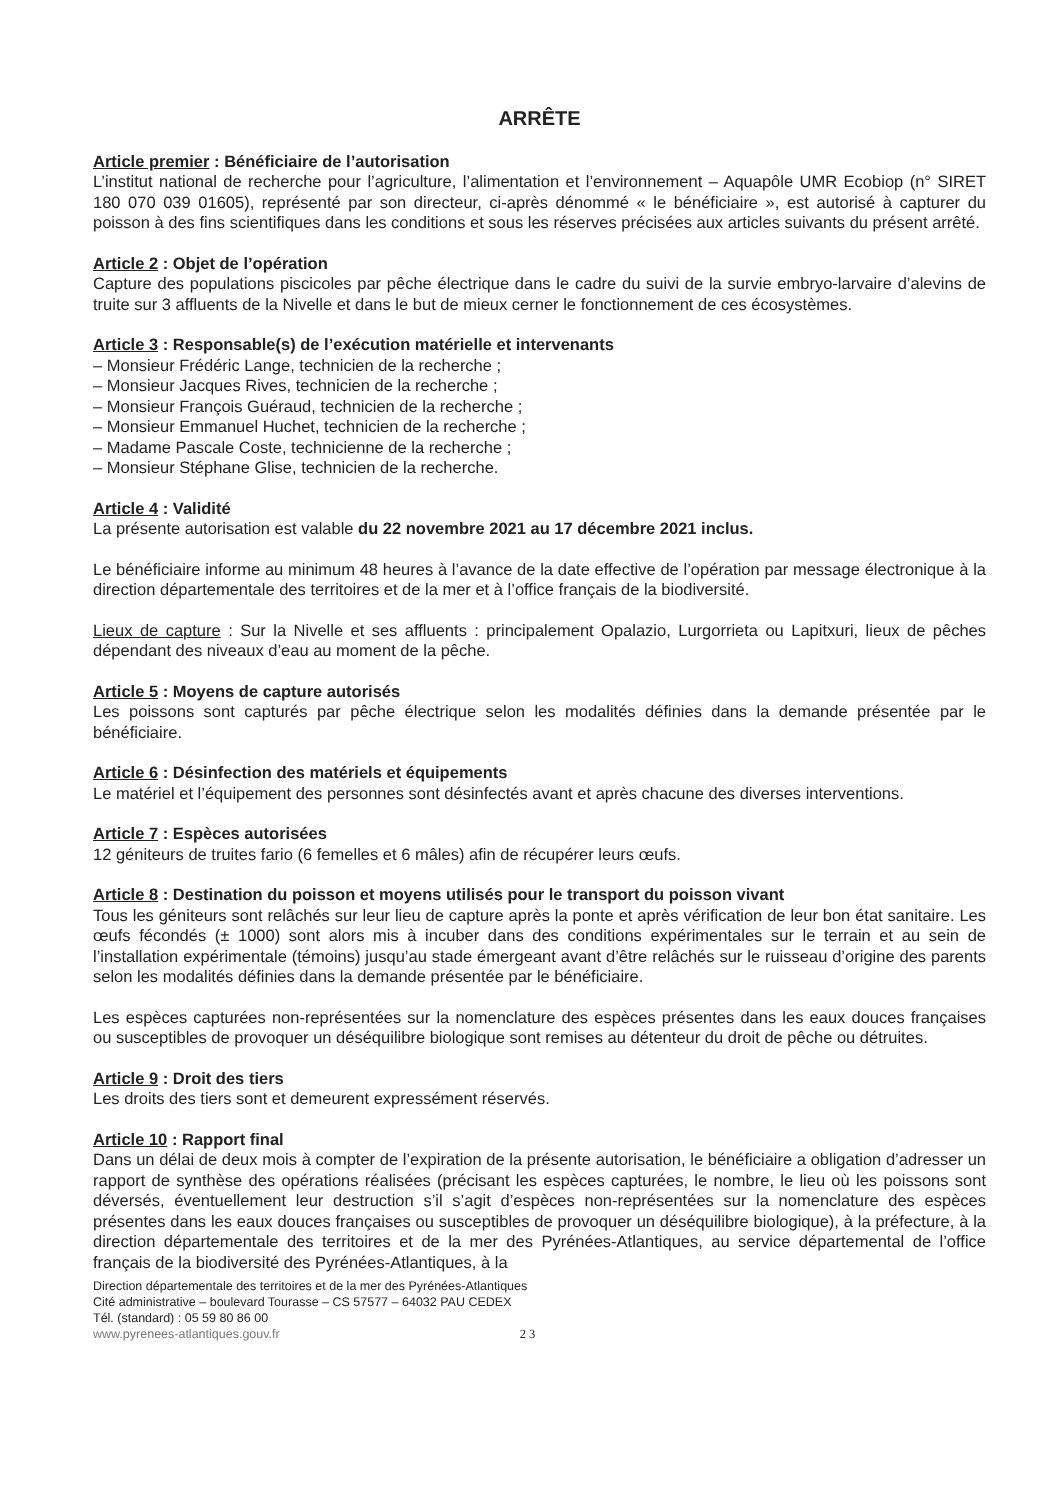ARRÊTE
Article premier : Bénéficiaire de l’autorisation
L’institut national de recherche pour l’agriculture, l’alimentation et l’environnement – Aquapôle UMR Ecobiop (n° SIRET 180 070 039 01605), représenté par son directeur, ci-après dénommé « le bénéficiaire », est autorisé à capturer du poisson à des fins scientifiques dans les conditions et sous les réserves précisées aux articles suivants du présent arrêté.
Article 2 : Objet de l’opération
Capture des populations piscicoles par pêche électrique dans le cadre du suivi de la survie embryo-larvaire d’alevins de truite sur 3 affluents de la Nivelle et dans le but de mieux cerner le fonctionnement de ces écosystèmes.
Article 3 : Responsable(s) de l’exécution matérielle et intervenants
– Monsieur Frédéric Lange, technicien de la recherche ;
– Monsieur Jacques Rives, technicien de la recherche ;
– Monsieur François Guéraud, technicien de la recherche ;
– Monsieur Emmanuel Huchet, technicien de la recherche ;
– Madame Pascale Coste, technicienne de la recherche ;
– Monsieur Stéphane Glise, technicien de la recherche.
Article 4 : Validité
La présente autorisation est valable du 22 novembre 2021 au 17 décembre 2021 inclus.
Le bénéficiaire informe au minimum 48 heures à l’avance de la date effective de l’opération par message électronique à la direction départementale des territoires et de la mer et à l’office français de la biodiversité.
Lieux de capture : Sur la Nivelle et ses affluents : principalement Opalazio, Lurgorrieta ou Lapitxuri, lieux de pêches dépendant des niveaux d’eau au moment de la pêche.
Article 5 : Moyens de capture autorisés
Les poissons sont capturés par pêche électrique selon les modalités définies dans la demande présentée par le bénéficiaire.
Article 6 : Désinfection des matériels et équipements
Le matériel et l’équipement des personnes sont désinfectés avant et après chacune des diverses interventions.
Article 7 : Espèces autorisées
12 géniteurs de truites fario (6 femelles et 6 mâles) afin de récupérer leurs œufs.
Article 8 : Destination du poisson et moyens utilisés pour le transport du poisson vivant
Tous les géniteurs sont relâchés sur leur lieu de capture après la ponte et après vérification de leur bon état sanitaire. Les œufs fécondés (± 1000) sont alors mis à incuber dans des conditions expérimentales sur le terrain et au sein de l’installation expérimentale (témoins) jusqu’au stade émergeant avant d’être relâchés sur le ruisseau d’origine des parents selon les modalités définies dans la demande présentée par le bénéficiaire.
Les espèces capturées non-représentées sur la nomenclature des espèces présentes dans les eaux douces françaises ou susceptibles de provoquer un déséquilibre biologique sont remises au détenteur du droit de pêche ou détruites.
Article 9 : Droit des tiers
Les droits des tiers sont et demeurent expressément réservés.
Article 10 : Rapport final
Dans un délai de deux mois à compter de l’expiration de la présente autorisation, le bénéficiaire a obligation d’adresser un rapport de synthèse des opérations réalisées (précisant les espèces capturées, le nombre, le lieu où les poissons sont déversés, éventuellement leur destruction s’il s’agit d’espèces non-représentées sur la nomenclature des espèces présentes dans les eaux douces françaises ou susceptibles de provoquer un déséquilibre biologique), à la préfecture, à la direction départementale des territoires et de la mer des Pyrénées-Atlantiques, au service départemental de l’office français de la biodiversité des Pyrénées-Atlantiques, à la
Direction départementale des territoires et de la mer des Pyrénées-Atlantiques
Cité administrative – boulevard Tourasse – CS 57577 – 64032 PAU CEDEX
Tél. (standard) : 05 59 80 86 00
www.pyrenees-atlantiques.gouv.fr 2 3